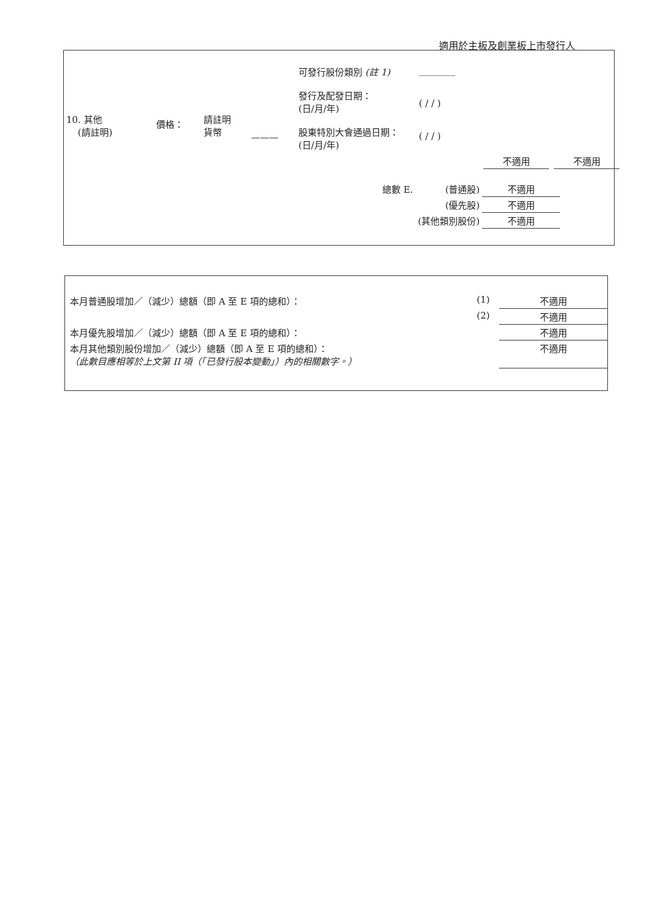適用於主板及創業板上市發行人
| 10. 其他 (請註明) | 價格： | 請註明 貨幣 | ——— | 可發行股份類別 (註 1) 發行及配發日期： (日/月/年) 股東特別大會通過日期： (日/月/年) | ________ ( / / ) ( / / ) |
| 不適用 | | 不適用 |
| 總數 E. | (普通股) | 不適用 |
| | (優先股) | 不適用 |
| | (其他類別股份) | 不適用 |
| 本月普通股增加／（減少）總額（即 A 至 E 項的總和）： | (1) | 不適用 |
| | (2) | 不適用 |
| 本月優先股增加／（減少）總額（即 A 至 E 項的總和）： | | 不適用 |
| 本月其他類別股份增加／（減少）總額（即 A 至 E 項的總和）： （此數目應相等於上文第 II 項（「已發行股本變動」）內的相關數字。） | | 不適用 |